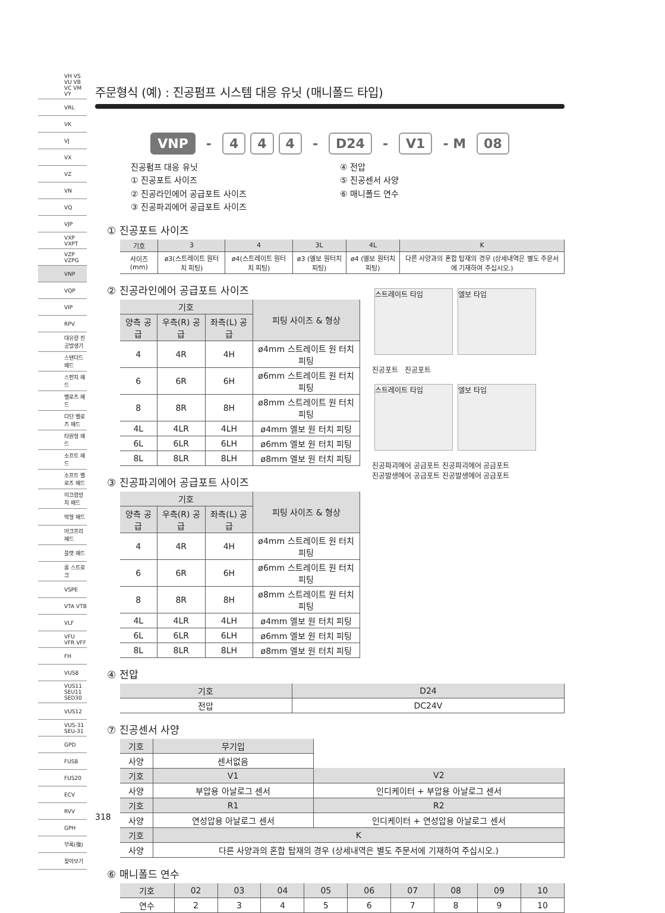VH VS VU VB VC VM VY
VRL
VK
VJ
VX
VZ
VN
VQ
VJP
VXP VXPT
VZP VZPG
VNP
VQP
VIP
RPV
대유량 진공발생기
스탠더드 패드
스펀지 패드
벨로즈 패드
다단 벨로즈 패드
타원형 패드
소프트 패드
소프트 벨로즈 패드
미끄럼방지 패드
박형 패드
마크프리 패드
플랫 패드
롱 스트로크
VSPE
VTA VTB
VLF
VFU VFR VFF
FH
VUS8
VUS11 SEU11 SED30
VUS12
VUS-31 SEU-31
GPD
FUS8
FUS20
ECV
RVV
GPH
부록(後)
찾아보기
주문형식 (예) : 진공펌프 시스템 대응 유닛 (매니폴드 타입)
VNP - 4 4 4 - D24 - V1 - M 08
진공펌프 대응 유닛
① 진공포트 사이즈
② 진공라인에어 공급포트 사이즈
③ 진공파괴에어 공급포트 사이즈
④ 전압
⑤ 진공센서 사양
⑥ 매니폴드 연수
① 진공포트 사이즈
| 기호 | 3 | 4 | 3L | 4L | K |
| --- | --- | --- | --- | --- | --- |
| 사이즈(mm) | ø3(스트레이트 원터치 피팅) | ø4(스트레이트 원터치 피팅) | ø3 (엘보 원터치 피팅) | ø4 (엘보 원터치 피팅) | 다른 사양과의 혼합 탑재의 경우 (상세내역은 별도 주문서에 기재하여 주십시오.) |
② 진공라인에어 공급포트 사이즈
| 기호 | | | 피팅 사이즈 & 형상 |
| --- | --- | --- | --- |
| 양측 공급 | 우측(R) 공급 | 좌측(L) 공급 | |
| 4 | 4R | 4H | ø4mm 스트레이트 원 터치 피팅 |
| 6 | 6R | 6H | ø6mm 스트레이트 원 터치 피팅 |
| 8 | 8R | 8H | ø8mm 스트레이트 원 터치 피팅 |
| 4L | 4LR | 4LH | ø4mm 엘보 원 터치 피팅 |
| 6L | 6LR | 6LH | ø6mm 엘보 원 터치 피팅 |
| 8L | 8LR | 8LH | ø8mm 엘보 원 터치 피팅 |
③ 진공파괴에어 공급포트 사이즈
| 기호 | | | 피팅 사이즈 & 형상 |
| --- | --- | --- | --- |
| 양측 공급 | 우측(R) 공급 | 좌측(L) 공급 | |
| 4 | 4R | 4H | ø4mm 스트레이트 원 터치 피팅 |
| 6 | 6R | 6H | ø6mm 스트레이트 원 터치 피팅 |
| 8 | 8R | 8H | ø8mm 스트레이트 원 터치 피팅 |
| 4L | 4LR | 4LH | ø4mm 엘보 원 터치 피팅 |
| 6L | 6LR | 6LH | ø6mm 엘보 원 터치 피팅 |
| 8L | 8LR | 8LH | ø8mm 엘보 원 터치 피팅 |
스트레이트 타입 엘보 타입
진공포트 진공포트
스트레이트 타입 엘보 타입
진공파괴에어 공급포트 진공파괴에어 공급포트
진공발생에어 공급포트 진공발생에어 공급포트
④ 전압
| 기호 | D24 |
| --- | --- |
| 전압 | DC24V |
⑦ 진공센서 사양
| 기호 | 무기입 | |
| 사양 | 센서없음 | |
| 기호 | V1 | V2 |
| 사양 | 부압용 아날로그 센서 | 인디케이터 + 부압용 아날로그 센서 |
| 기호 | R1 | R2 |
| 사양 | 연성압용 아날로그 센서 | 인디케이터 + 연성압용 아날로그 센서 |
| 기호 | K | |
| 사양 | 다른 사양과의 혼합 탑재의 경우 (상세내역은 별도 주문서에 기재하여 주십시오.) | |
⑥ 매니폴드 연수
| 기호 | 02 | 03 | 04 | 05 | 06 | 07 | 08 | 09 | 10 |
| --- | --- | --- | --- | --- | --- | --- | --- | --- | --- |
| 연수 | 2 | 3 | 4 | 5 | 6 | 7 | 8 | 9 | 10 |
318